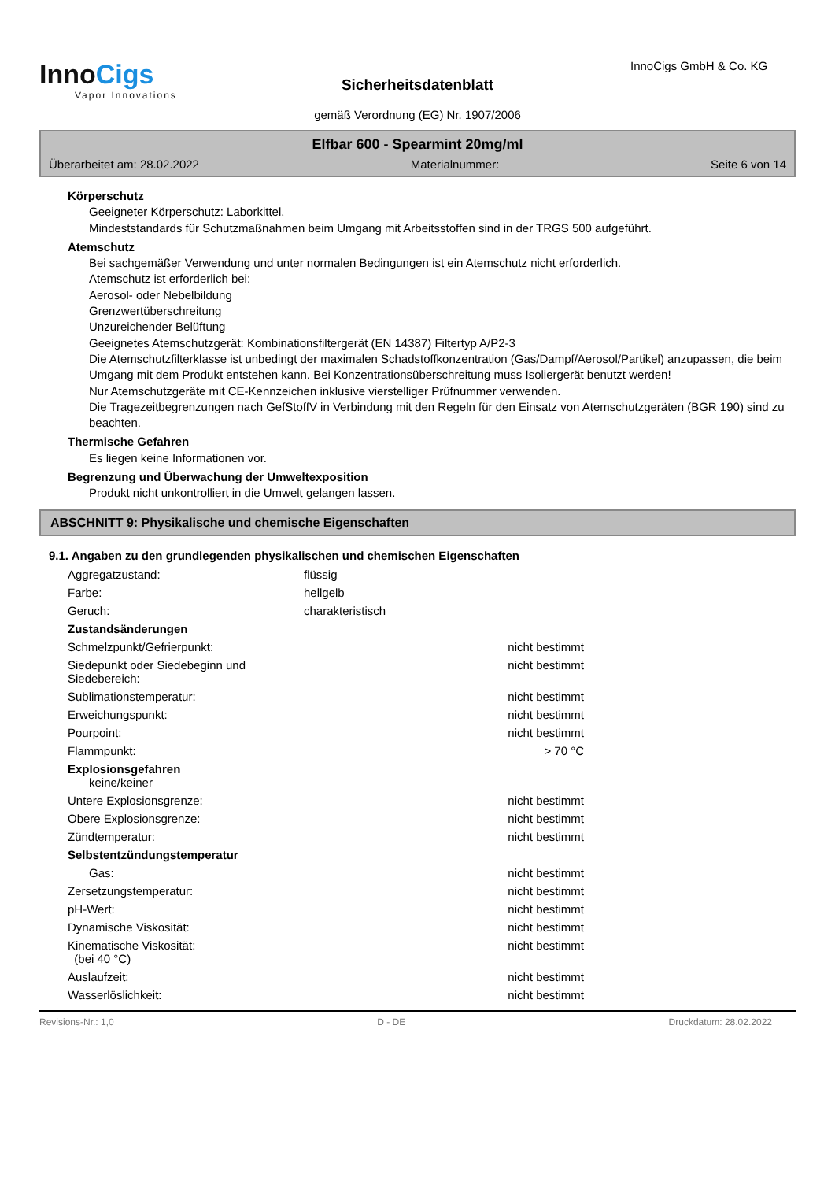InnoCigs
Vapor Innovations
Sicherheitsdatenblatt
gemäß Verordnung (EG) Nr. 1907/2006
InnoCigs GmbH & Co. KG
Elfbar 600 - Spearmint 20mg/ml
Überarbeitet am: 28.02.2022 Materialnummer: Seite 6 von 14
Körperschutz
Geeigneter Körperschutz: Laborkittel.
Mindeststandards für Schutzmaßnahmen beim Umgang mit Arbeitsstoffen sind in der TRGS 500 aufgeführt.
Atemschutz
Bei sachgemäßer Verwendung und unter normalen Bedingungen ist ein Atemschutz nicht erforderlich.
Atemschutz ist erforderlich bei:
Aerosol- oder Nebelbildung
Grenzwertüberschreitung
Unzureichender Belüftung
Geeignetes Atemschutzgerät: Kombinationsfiltergerät (EN 14387) Filtertyp A/P2-3
Die Atemschutzfilterklasse ist unbedingt der maximalen Schadstoffkonzentration (Gas/Dampf/Aerosol/Partikel) anzupassen, die beim Umgang mit dem Produkt entstehen kann. Bei Konzentrationsüberschreitung muss Isoliergerät benutzt werden!
Nur Atemschutzgeräte mit CE-Kennzeichen inklusive vierstelliger Prüfnummer verwenden.
Die Tragezeitbegrenzungen nach GefStoffV in Verbindung mit den Regeln für den Einsatz von Atemschutzgeräten (BGR 190) sind zu beachten.
Thermische Gefahren
Es liegen keine Informationen vor.
Begrenzung und Überwachung der Umweltexposition
Produkt nicht unkontrolliert in die Umwelt gelangen lassen.
ABSCHNITT 9: Physikalische und chemische Eigenschaften
9.1. Angaben zu den grundlegenden physikalischen und chemischen Eigenschaften
| Aggregatzustand: | flüssig | |
| Farbe: | hellgelb | |
| Geruch: | charakteristisch | |
| Zustandsänderungen | | |
| Schmelzpunkt/Gefrierpunkt: | | nicht bestimmt |
| Siedepunkt oder Siedebeginn und Siedebereich: | | nicht bestimmt |
| Sublimationstemperatur: | | nicht bestimmt |
| Erweichungspunkt: | | nicht bestimmt |
| Pourpoint: | | nicht bestimmt |
| Flammpunkt: | | > 70 °C |
| Explosionsgefahren keine/keiner | | |
| Untere Explosionsgrenze: | | nicht bestimmt |
| Obere Explosionsgrenze: | | nicht bestimmt |
| Zündtemperatur: | | nicht bestimmt |
| Selbstentzündungstemperatur | | |
| Gas: | | nicht bestimmt |
| Zersetzungstemperatur: | | nicht bestimmt |
| pH-Wert: | | nicht bestimmt |
| Dynamische Viskosität: | | nicht bestimmt |
| Kinematische Viskosität: (bei 40 °C) | | nicht bestimmt |
| Auslaufzeit: | | nicht bestimmt |
| Wasserlöslichkeit: | | nicht bestimmt |
Revisions-Nr.: 1,0 D - DE Druckdatum: 28.02.2022